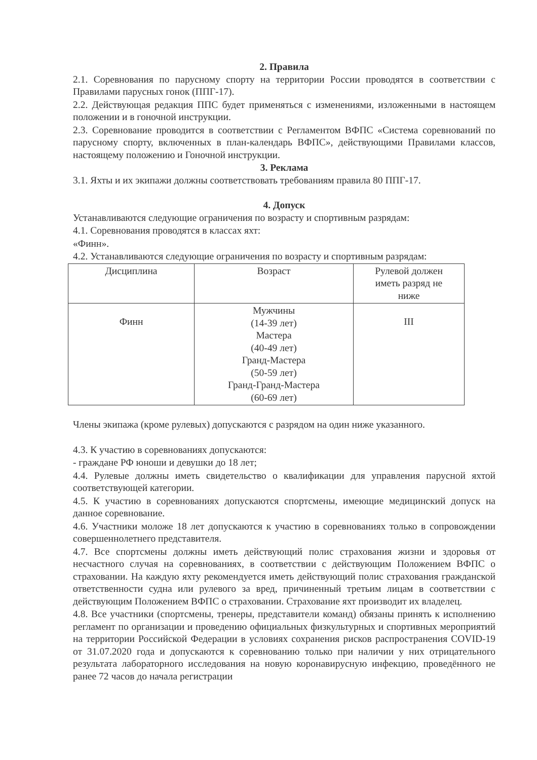2. Правила
2.1. Соревнования по парусному спорту на территории России проводятся в соответствии с Правилами парусных гонок (ППГ-17).
2.2. Действующая редакция ППС будет применяться с изменениями, изложенными в настоящем положении и в гоночной инструкции.
2.3. Соревнование проводится в соответствии с Регламентом ВФПС «Система соревнований по парусному спорту, включенных в план-календарь ВФПС», действующими Правилами классов, настоящему положению и Гоночной инструкции.
3. Реклама
3.1. Яхты и их экипажи должны соответствовать требованиям правила 80 ППГ-17.
4. Допуск
Устанавливаются следующие ограничения по возрасту и спортивным разрядам:
4.1. Соревнования проводятся в классах яхт:
«Финн».
4.2. Устанавливаются следующие ограничения по возрасту и спортивным разрядам:
| Дисциплина | Возраст | Рулевой должен иметь разряд не ниже |
| Финн | Мужчины (14-39 лет) Мастера (40-49 лет) Гранд-Мастера (50-59 лет) Гранд-Гранд-Мастера (60-69 лет) | III |
Члены экипажа (кроме рулевых) допускаются с разрядом на один ниже указанного.
4.3. К участию в соревнованиях допускаются:
- граждане РФ юноши и девушки до 18 лет;
4.4. Рулевые должны иметь свидетельство о квалификации для управления парусной яхтой соответствующей категории.
4.5. К участию в соревнованиях допускаются спортсмены, имеющие медицинский допуск на данное соревнование.
4.6. Участники моложе 18 лет допускаются к участию в соревнованиях только в сопровождении совершеннолетнего представителя.
4.7. Все спортсмены должны иметь действующий полис страхования жизни и здоровья от несчастного случая на соревнованиях, в соответствии с действующим Положением ВФПС о страховании. На каждую яхту рекомендуется иметь действующий полис страхования гражданской ответственности судна или рулевого за вред, причиненный третьим лицам в соответствии с действующим Положением ВФПС о страховании. Страхование яхт производит их владелец.
4.8. Все участники (спортсмены, тренеры, представители команд) обязаны принять к исполнению регламент по организации и проведению официальных физкультурных и спортивных мероприятий на территории Российской Федерации в условиях сохранения рисков распространения COVID-19 от 31.07.2020 года и допускаются к соревнованию только при наличии у них отрицательного результата лабораторного исследования на новую коронавирусную инфекцию, проведённого не ранее 72 часов до начала регистрации